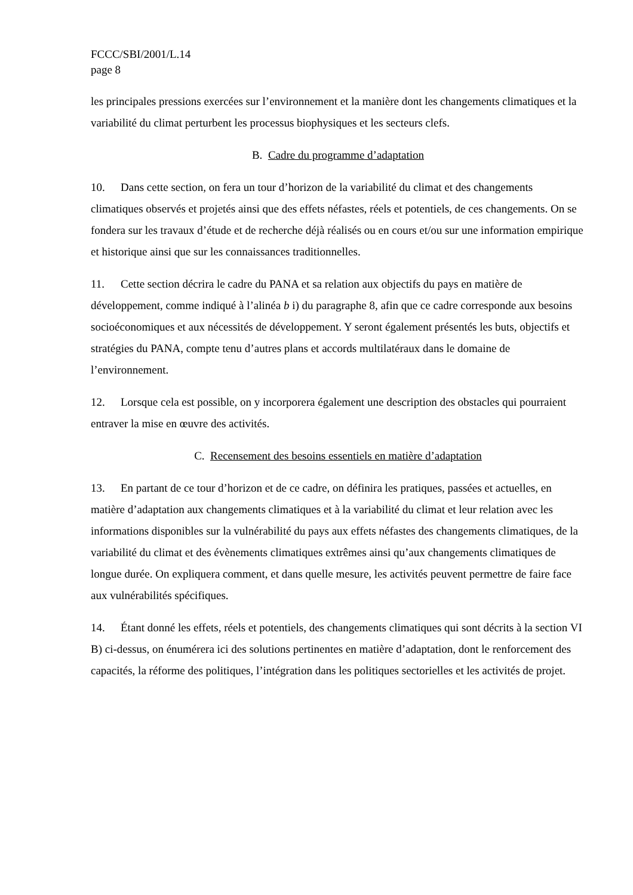FCCC/SBI/2001/L.14
page 8
les principales pressions exercées sur l’environnement et la manière dont les changements climatiques et la variabilité du climat perturbent les processus biophysiques et les secteurs clefs.
B. Cadre du programme d’adaptation
10. Dans cette section, on fera un tour d’horizon de la variabilité du climat et des changements climatiques observés et projetés ainsi que des effets néfastes, réels et potentiels, de ces changements. On se fondera sur les travaux d’étude et de recherche déjà réalisés ou en cours et/ou sur une information empirique et historique ainsi que sur les connaissances traditionnelles.
11. Cette section décrira le cadre du PANA et sa relation aux objectifs du pays en matière de développement, comme indiqué à l’alinéa b i) du paragraphe 8, afin que ce cadre corresponde aux besoins socioéconomiques et aux nécessités de développement. Y seront également présentés les buts, objectifs et stratégies du PANA, compte tenu d’autres plans et accords multilatéraux dans le domaine de l’environnement.
12. Lorsque cela est possible, on y incorporera également une description des obstacles qui pourraient entraver la mise en œuvre des activités.
C. Recensement des besoins essentiels en matière d’adaptation
13. En partant de ce tour d’horizon et de ce cadre, on définira les pratiques, passées et actuelles, en matière d’adaptation aux changements climatiques et à la variabilité du climat et leur relation avec les informations disponibles sur la vulnérabilité du pays aux effets néfastes des changements climatiques, de la variabilité du climat et des évènements climatiques extrêmes ainsi qu’aux changements climatiques de longue durée. On expliquera comment, et dans quelle mesure, les activités peuvent permettre de faire face aux vulnérabilités spécifiques.
14. Étant donné les effets, réels et potentiels, des changements climatiques qui sont décrits à la section VI B) ci-dessus, on énumérera ici des solutions pertinentes en matière d’adaptation, dont le renforcement des capacités, la réforme des politiques, l’intégration dans les politiques sectorielles et les activités de projet.